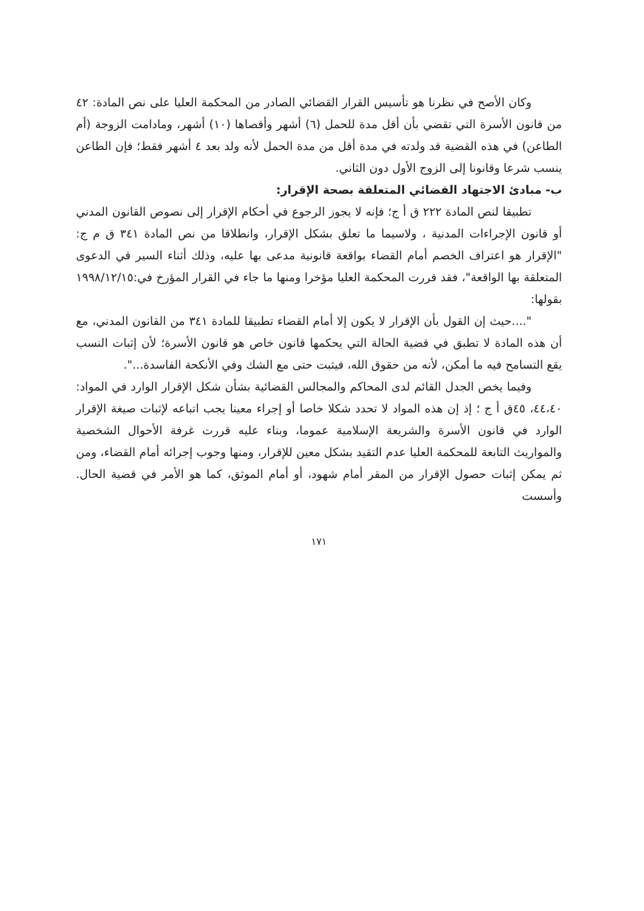وكان الأصح في نظرنا هو تأسيس القرار القضائي الصادر من المحكمة العليا على نص المادة: ٤٢ من قانون الأسرة التي تقضي بأن أقل مدة للحمل (٦) أشهر وأقصاها (١٠) أشهر، ومادامت الزوجة (أم الطاعن) في هذه القضية قد ولدته في مدة أقل من مدة الحمل لأنه ولد بعد ٤ أشهر فقط؛ فإن الطاعن ينسب شرعا وقانونا إلى الزوج الأول دون الثاني.
ب- مبادئ الاجتهاد القضائي المتعلقة بصحة الإقرار:
تطبيقا لنص المادة ٢٢٢ ق أ ج؛ فإنه لا يجوز الرجوع في أحكام الإقرار إلى نصوص القانون المدني أو قانون الإجراءات المدنية ، ولاسيما ما تعلق بشكل الإقرار، وانطلاقا من نص المادة ٣٤١ ق م ج: "الإقرار هو اعتراف الخصم أمام القضاء بواقعة قانونية مدعى بها عليه، وذلك أثناء السير في الدعوى المتعلقة بها الواقعة"، فقد قررت المحكمة العليا مؤخرا ومنها ما جاء في القرار المؤرخ في:١٩٩٨/١٢/١٥ بقولها:
"....حيث إن القول بأن الإقرار لا يكون إلا أمام القضاء تطبيقا للمادة ٣٤١ من القانون المدني، مع أن هذه المادة لا تطبق في قضية الحالة التي يحكمها قانون خاص هو قانون الأسرة؛ لأن إثبات النسب يقع التسامح فيه ما أمكن، لأنه من حقوق الله، فيثبت حتى مع الشك وفي الأنكحة الفاسدة...".
وفيما يخص الجدل القائم لدى المحاكم والمجالس القضائية بشأن شكل الإقرار الوارد في المواد: ٤٤،٤٠، ٤٥ق أ ج ؛ إذ إن هذه المواد لا تحدد شكلا خاصا أو إجراء معينا يجب اتباعه لإثبات صيغة الإقرار الوارد في قانون الأسرة والشريعة الإسلامية عموما، وبناء عليه قررت غرفة الأحوال الشخصية والمواريث التابعة للمحكمة العليا عدم التقيد بشكل معين للإقرار، ومنها وجوب إجرائه أمام القضاء، ومن ثم يمكن إثبات حصول الإقرار من المقر أمام شهود، أو أمام الموثق، كما هو الأمر في قضية الحال. وأسست
١٧١